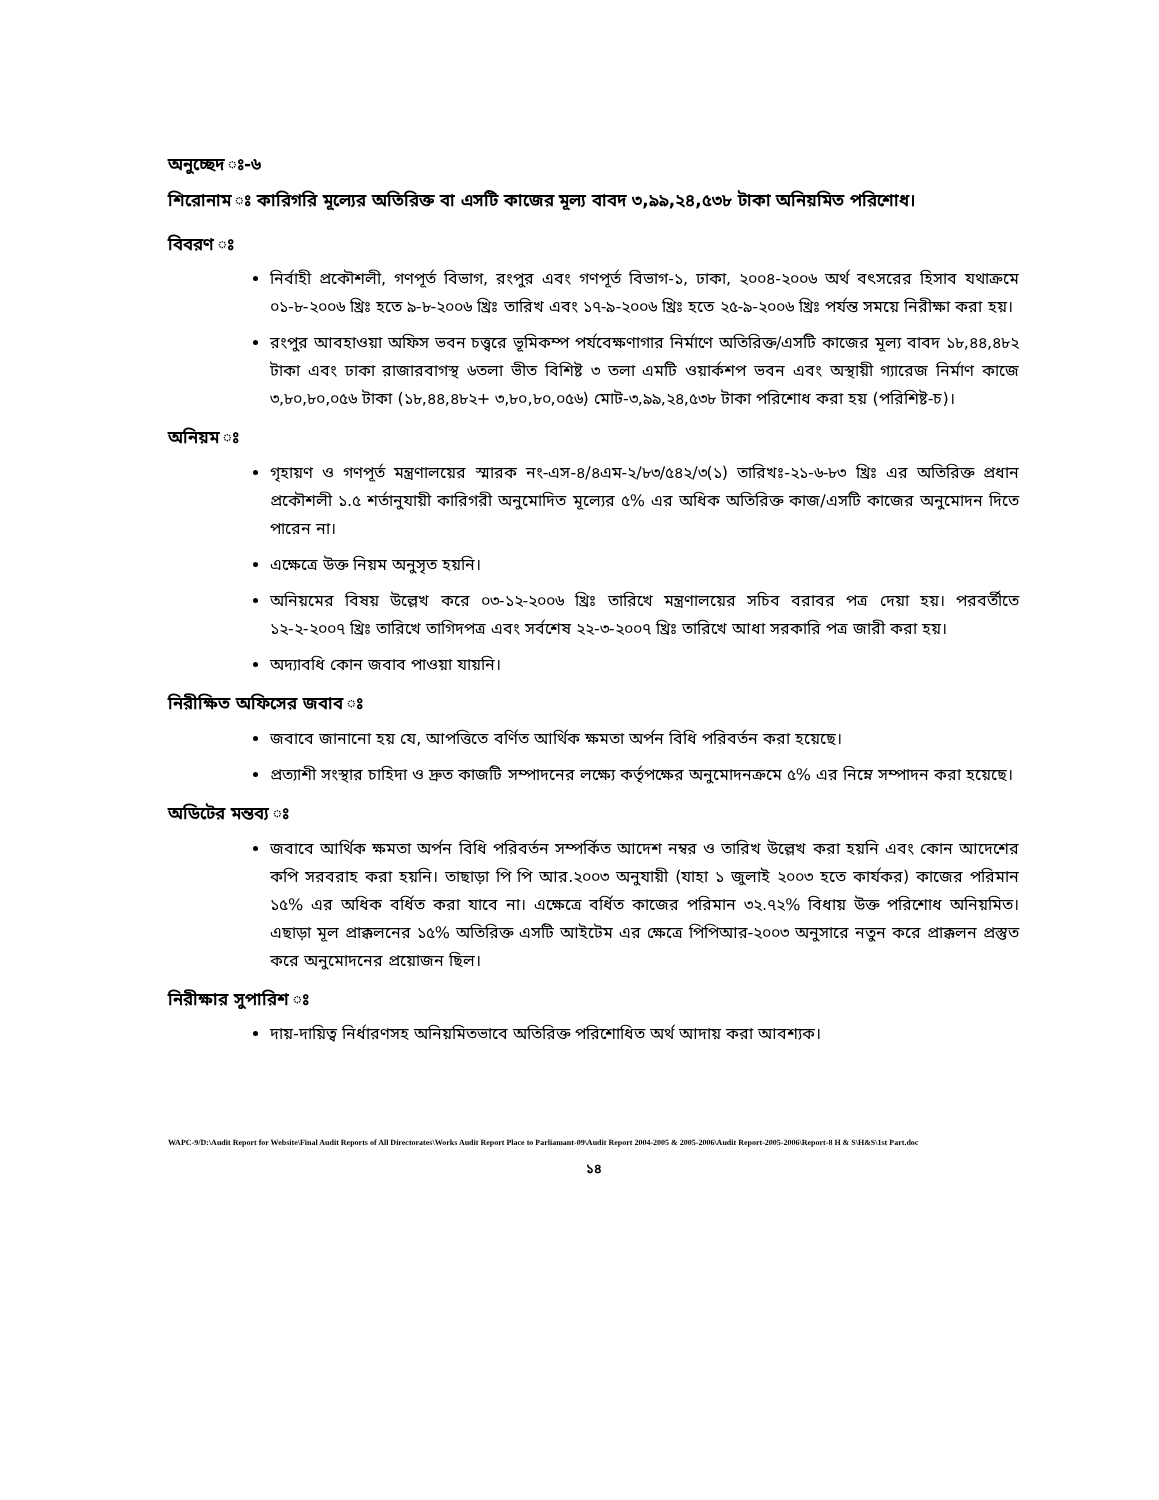অনুচ্ছেদ ঃ-৬
শিরোনাম ঃ কারিগরি মূল্যের অতিরিক্ত বা এসটি কাজের মূল্য বাবদ ৩,৯৯,২৪,৫৩৮ টাকা অনিয়মিত পরিশোধ।
বিবরণ ঃ
নির্বাহী প্রকৌশলী, গণপূর্ত বিভাগ, রংপুর এবং গণপূর্ত বিভাগ-১, ঢাকা, ২০০৪-২০০৬ অর্থ বৎসরের হিসাব যথাক্রমে ০১-৮-২০০৬ খ্রিঃ হতে ৯-৮-২০০৬ খ্রিঃ তারিখ এবং ১৭-৯-২০০৬ খ্রিঃ হতে ২৫-৯-২০০৬ খ্রিঃ পর্যন্ত সময়ে নিরীক্ষা করা হয়।
রংপুর আবহাওয়া অফিস ভবন চত্ত্বরে ভূমিকম্প পর্যবেক্ষণাগার নির্মাণে অতিরিক্ত/এসটি কাজের মূল্য বাবদ ১৮,৪৪,৪৮২ টাকা এবং ঢাকা রাজারবাগস্থ ৬তলা ভীত বিশিষ্ট ৩ তলা এমটি ওয়ার্কশপ ভবন এবং অস্থায়ী গ্যারেজ নির্মাণ কাজে ৩,৮০,৮০,০৫৬ টাকা (১৮,৪৪,৪৮২+ ৩,৮০,৮০,০৫৬) মোট-৩,৯৯,২৪,৫৩৮ টাকা পরিশোধ করা হয় (পরিশিষ্ট-চ)।
অনিয়ম ঃ
গৃহায়ণ ও গণপূর্ত মন্ত্রণালয়ের স্মারক নং-এস-৪/৪এম-২/৮৩/৫৪২/৩(১) তারিখঃ-২১-৬-৮৩ খ্রিঃ এর অতিরিক্ত প্রধান প্রকৌশলী ১.৫ শর্তানুযায়ী কারিগরী অনুমোদিত মূল্যের ৫% এর অধিক অতিরিক্ত কাজ/এসটি কাজের অনুমোদন দিতে পারেন না।
এক্ষেত্রে উক্ত নিয়ম অনুসৃত হয়নি।
অনিয়মের বিষয় উল্লেখ করে ০৩-১২-২০০৬ খ্রিঃ তারিখে মন্ত্রণালয়ের সচিব বরাবর পত্র দেয়া হয়। পরবর্তীতে ১২-২-২০০৭ খ্রিঃ তারিখে তাগিদপত্র এবং সর্বশেষ ২২-৩-২০০৭ খ্রিঃ তারিখে আধা সরকারি পত্র জারী করা হয়।
অদ্যাবধি কোন জবাব পাওয়া যায়নি।
নিরীক্ষিত অফিসের জবাব ঃ
জবাবে জানানো হয় যে, আপত্তিতে বর্ণিত আর্থিক ক্ষমতা অর্পন বিধি পরিবর্তন করা হয়েছে।
প্রত্যাশী সংস্থার চাহিদা ও দ্রুত কাজটি সম্পাদনের লক্ষ্যে কর্তৃপক্ষের অনুমোদনক্রমে ৫% এর নিম্নে সম্পাদন করা হয়েছে।
অডিটের মন্তব্য ঃ
জবাবে আর্থিক ক্ষমতা অর্পন বিধি পরিবর্তন সম্পর্কিত আদেশ নম্বর ও তারিখ উল্লেখ করা হয়নি এবং কোন আদেশের কপি সরবরাহ করা হয়নি। তাছাড়া পি পি আর.২০০৩ অনুযায়ী (যাহা ১ জুলাই ২০০৩ হতে কার্যকর) কাজের পরিমান ১৫% এর অধিক বর্ধিত করা যাবে না। এক্ষেত্রে বর্ধিত কাজের পরিমান ৩২.৭২% বিধায় উক্ত পরিশোধ অনিয়মিত। এছাড়া মূল প্রাক্কলনের ১৫% অতিরিক্ত এসটি আইটেম এর ক্ষেত্রে পিপিআর-২০০৩ অনুসারে নতুন করে প্রাক্কলন প্রস্তুত করে অনুমোদনের প্রয়োজন ছিল।
নিরীক্ষার সুপারিশ ঃ
দায়-দায়িত্ব নির্ধারণসহ অনিয়মিতভাবে অতিরিক্ত পরিশোধিত অর্থ আদায় করা আবশ্যক।
WAPC-9/D:\Audit Report for Website\Final Audit Reports of All Directorates\Works Audit Report Place to Parliamant-09\Audit Report 2004-2005 & 2005-2006\Audit Report-2005-2006\Report-8 H & S\H&S\1st Part.doc
১৪